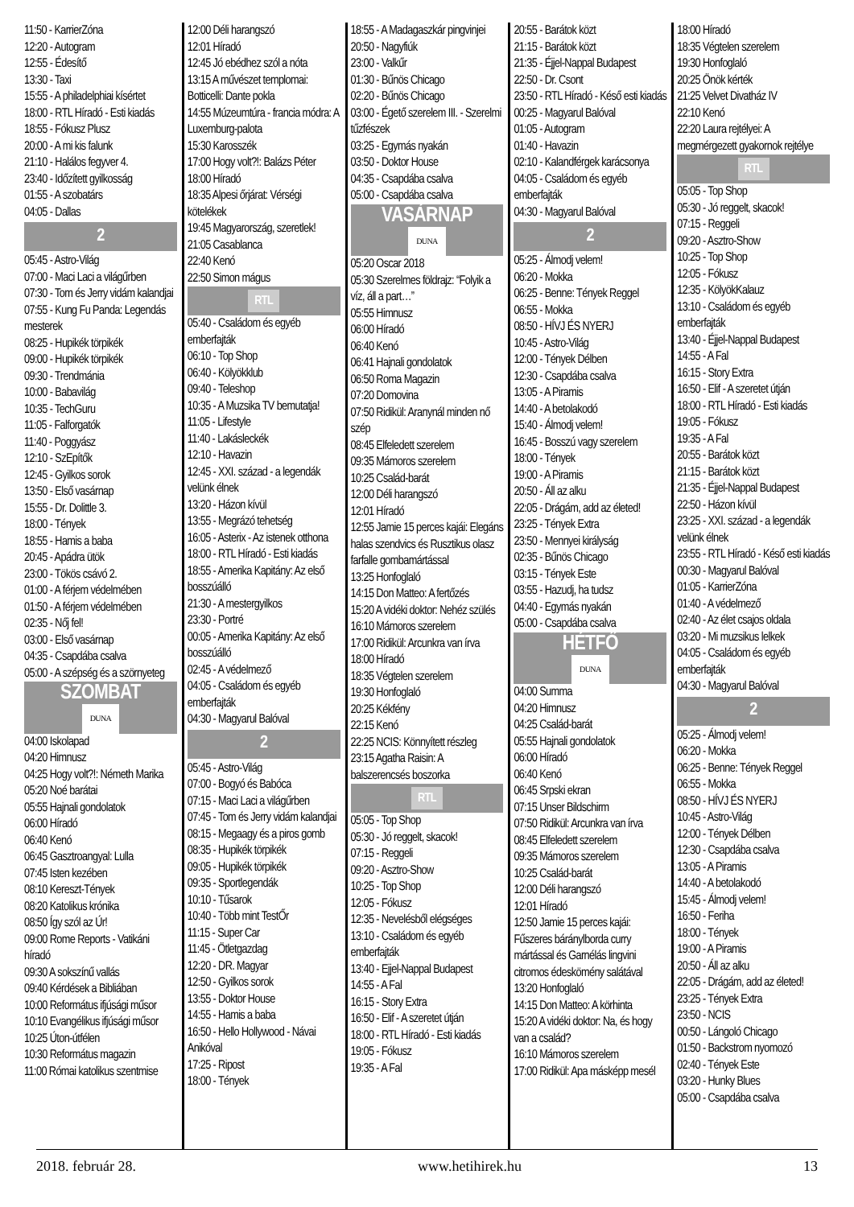11:50 - KarrierZóna
12:20 - Autogram
12:55 - Édesítő
13:30 - Taxi
15:55 - A philadelphiai kísértet
18:00 - RTL Híradó - Esti kiadás
18:55 - Fókusz Plusz
20:00 - A mi kis falunk
21:10 - Halálos fegyver 4.
23:40 - Időzített gyilkosság
01:55 - A szobatárs
04:05 - Dallas
2
05:45 - Astro-Világ
07:00 - Maci Laci a világűrben
07:30 - Tom és Jerry vidám kalandjai
07:55 - Kung Fu Panda: Legendás mesterek
08:25 - Hupikék törpikék
09:00 - Hupikék törpikék
09:30 - Trendmánia
10:00 - Babavilág
10:35 - TechGuru
11:05 - Falforgatók
11:40 - Poggyász
12:10 - SzEpítők
12:45 - Gyilkos sorok
13:50 - Első vasárnap
15:55 - Dr. Dolittle 3.
18:00 - Tények
18:55 - Hamis a baba
20:45 - Apádra ütök
23:00 - Tökös csávó 2.
01:00 - A férjem védelmében
01:50 - A férjem védelmében
02:35 - Nőj fel!
03:00 - Első vasárnap
04:35 - Csapdába csalva
05:00 - A szépség és a szörnyeteg
SZOMBAT
DUNA
04:00 Iskolapad
04:20 Himnusz
04:25 Hogy volt?!: Németh Marika
05:20 Noé barátai
05:55 Hajnali gondolatok
06:00 Híradó
06:40 Kenó
06:45 Gasztroangyal: Lulla
07:45 Isten kezében
08:10 Kereszt-Tények
08:20 Katolikus krónika
08:50 Így szól az Úr!
09:00 Rome Reports - Vatikáni híradó
09:30 A sokszínű vallás
09:40 Kérdések a Bibliában
10:00 Református ifjúsági műsor
10:10 Evangélikus ifjúsági műsor
10:25 Úton-útfélen
10:30 Református magazin
11:00 Római katolikus szentmise
12:00 Déli harangszó
12:01 Híradó
12:45 Jó ebédhez szól a nóta
13:15 A művészet templomai: Botticelli: Dante pokla
14:55 Múzeumtúra - francia módra: A Luxemburg-palota
15:30 Karosszék
17:00 Hogy volt?!: Balázs Péter
18:00 Híradó
18:35 Alpesi őrjárat: Vérségi kötelékek
19:45 Magyarország, szeretlek!
21:05 Casablanca
22:40 Kenó
22:50 Simon mágus
RTL
05:40 - Családom és egyéb emberfajták
06:10 - Top Shop
06:40 - Kölyökklub
09:40 - Teleshop
10:35 - A Muzsika TV bemutatja!
11:05 - Lifestyle
11:40 - Lakásleckék
12:10 - Havazin
12:45 - XXI. század - a legendák velünk élnek
13:20 - Házon kívül
13:55 - Megrázó tehetség
16:05 - Asterix - Az istenek otthona
18:00 - RTL Híradó - Esti kiadás
18:55 - Amerika Kapitány: Az első bosszúálló
21:30 - A mestergyilkos
23:30 - Portré
00:05 - Amerika Kapitány: Az első bosszúálló
02:45 - A védelmező
04:05 - Családom és egyéb emberfajták
04:30 - Magyarul Balóval
2
05:45 - Astro-Világ
07:00 - Bogyó és Babóca
07:15 - Maci Laci a világűrben
07:45 - Tom és Jerry vidám kalandjai
08:15 - Megaagy és a piros gomb
08:35 - Hupikék törpikék
09:05 - Hupikék törpikék
09:35 - Sportlegendák
10:10 - Tűsarok
10:40 - Több mint TestŐr
11:15 - Super Car
11:45 - Ötletgazdag
12:20 - DR. Magyar
12:50 - Gyilkos sorok
13:55 - Doktor House
14:55 - Hamis a baba
16:50 - Hello Hollywood - Návai Anikóval
17:25 - Ripost
18:00 - Tények
18:55 - A Madagaszkár pingvinjei
20:50 - Nagyfiúk
23:00 - Valkűr
01:30 - Bűnös Chicago
02:20 - Bűnös Chicago
03:00 - Égető szerelem III. - Szerelmi tűzfészek
03:25 - Egymás nyakán
03:50 - Doktor House
04:35 - Csapdába csalva
05:00 - Csapdába csalva
VASÁRNAP
DUNA
05:20 Oscar 2018
05:30 Szerelmes földrajz: “Folyik a víz, áll a part…”
05:55 Himnusz
06:00 Híradó
06:40 Kenó
06:41 Hajnali gondolatok
06:50 Roma Magazin
07:20 Domovina
07:50 Ridikül: Aranynál minden nő szép
08:45 Elfeledett szerelem
09:35 Mámoros szerelem
10:25 Család-barát
12:00 Déli harangszó
12:01 Híradó
12:55 Jamie 15 perces kajái: Elegáns halas szendvics és Rusztikus olasz farfalle gombamártással
13:25 Honfoglaló
14:15 Don Matteo: A fertőzés
15:20 A vidéki doktor: Nehéz szülés
16:10 Mámoros szerelem
17:00 Ridikül: Arcunkra van írva
18:00 Híradó
18:35 Végtelen szerelem
19:30 Honfoglaló
20:25 Kékfény
22:15 Kenó
22:25 NCIS: Könnyített részleg
23:15 Agatha Raisin: A balszerencsés boszorka
RTL
05:05 - Top Shop
05:30 - Jó reggelt, skacok!
07:15 - Reggeli
09:20 - Asztro-Show
10:25 - Top Shop
12:05 - Fókusz
12:35 - Nevelésből elégséges
13:10 - Családom és egyéb emberfajták
13:40 - Ejjel-Nappal Budapest
14:55 - A Fal
16:15 - Story Extra
16:50 - Elif - A szeretet útján
18:00 - RTL Híradó - Esti kiadás
19:05 - Fókusz
19:35 - A Fal
20:55 - Barátok közt
21:15 - Barátok közt
21:35 - Éjjel-Nappal Budapest
22:50 - Dr. Csont
23:50 - RTL Híradó - Késő esti kiadás
00:25 - Magyarul Balóval
01:05 - Autogram
01:40 - Havazin
02:10 - Kalandférgek karácsonya
04:05 - Családom és egyéb emberfajták
04:30 - Magyarul Balóval
2
05:25 - Álmodj velem!
06:20 - Mokka
06:25 - Benne: Tények Reggel
06:55 - Mokka
08:50 - HÍVJ ÉS NYERJ
10:45 - Astro-Világ
12:00 - Tények Délben
12:30 - Csapdába csalva
13:05 - A Piramis
14:40 - A betolakodó
15:40 - Álmodj velem!
16:45 - Bosszú vagy szerelem
18:00 - Tények
19:00 - A Piramis
20:50 - Áll az alku
22:05 - Drágám, add az életed!
23:25 - Tények Extra
23:50 - Mennyei királyság
02:35 - Bűnös Chicago
03:15 - Tények Este
03:55 - Hazudj, ha tudsz
04:40 - Egymás nyakán
05:00 - Csapdába csalva
HÉTFŐ
DUNA
04:00 Summa
04:20 Himnusz
04:25 Család-barát
05:55 Hajnali gondolatok
06:00 Híradó
06:40 Kenó
06:45 Srpski ekran
07:15 Unser Bildschirm
07:50 Ridikül: Arcunkra van írva
08:45 Elfeledett szerelem
09:35 Mámoros szerelem
10:25 Család-barát
12:00 Déli harangszó
12:01 Híradó
12:50 Jamie 15 perces kajái: Fűszeres báránylborda curry mártással és Garnélás lingvini citromos édeskömény salátával
13:20 Honfoglaló
14:15 Don Matteo: A körhinta
15:20 A vidéki doktor: Na, és hogy van a család?
16:10 Mámoros szerelem
17:00 Ridikül: Apa másképp mesél
18:00 Híradó
18:35 Végtelen szerelem
19:30 Honfoglaló
20:25 Önök kérték
21:25 Velvet Divatház IV
22:10 Kenó
22:20 Laura rejtélyei: A megmérgezett gyakornok rejtélye
RTL
05:05 - Top Shop
05:30 - Jó reggelt, skacok!
07:15 - Reggeli
09:20 - Asztro-Show
10:25 - Top Shop
12:05 - Fókusz
12:35 - KölyökKalauz
13:10 - Családom és egyéb emberfajták
13:40 - Éjjel-Nappal Budapest
14:55 - A Fal
16:15 - Story Extra
16:50 - Elif - A szeretet útján
18:00 - RTL Híradó - Esti kiadás
19:05 - Fókusz
19:35 - A Fal
20:55 - Barátok közt
21:15 - Barátok közt
21:35 - Éjjel-Nappal Budapest
22:50 - Házon kívül
23:25 - XXI. század - a legendák velünk élnek
23:55 - RTL Híradó - Késő esti kiadás
00:30 - Magyarul Balóval
01:05 - KarrierZóna
01:40 - A védelmező
02:40 - Az élet csajos oldala
03:20 - Mi muzsikus lelkek
04:05 - Családom és egyéb emberfajták
04:30 - Magyarul Balóval
2
05:25 - Álmodj velem!
06:20 - Mokka
06:25 - Benne: Tények Reggel
06:55 - Mokka
08:50 - HÍVJ ÉS NYERJ
10:45 - Astro-Világ
12:00 - Tények Délben
12:30 - Csapdába csalva
13:05 - A Piramis
14:40 - A betolakodó
15:45 - Álmodj velem!
16:50 - Feriha
18:00 - Tények
19:00 - A Piramis
20:50 - Áll az alku
22:05 - Drágám, add az életed!
23:25 - Tények Extra
23:50 - NCIS
00:50 - Lángoló Chicago
01:50 - Backstrom nyomozó
02:40 - Tények Este
03:20 - Hunky Blues
05:00 - Csapdába csalva
2018. február 28. www.hetihirek.hu 13